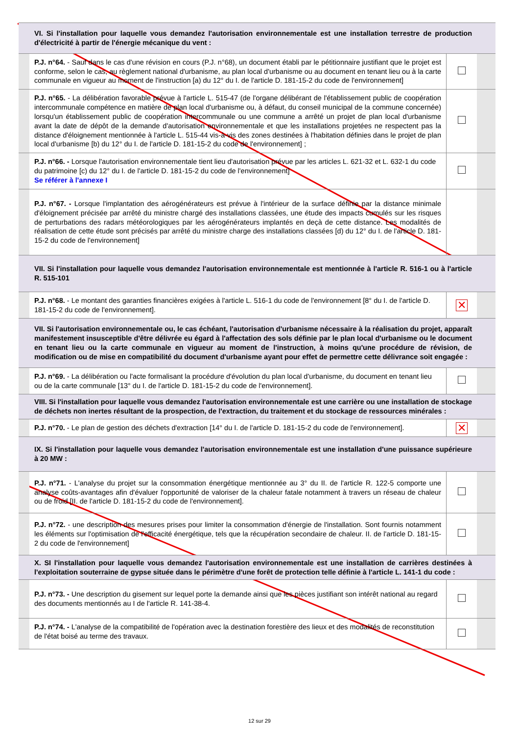| | VI. Si l'installation pour laquelle vous demandez l'autorisation environnementale est une installation terrestre de production d'électricité à partir de l'énergie mécanique du vent : | | |
| | P.J. n°64. - Sauf dans le cas d'une révision en cours (P.J. n°68), un document établi par le pétitionnaire justifiant que le projet est conforme, selon le cas, au règlement national d'urbanisme, au plan local d'urbanisme ou au document en tenant lieu ou à la carte communale en vigueur au moment de l'instruction [a) du 12° du I. de l'article D. 181-15-2 du code de l'environnement] | | |
| | P.J. n°65. - La délibération favorable prévue à l'article L. 515-47 (de l'organe délibérant de l'établissement public de coopération intercommunale compétence en matière de plan local d'urbanisme ou, à défaut, du conseil municipal de la commune concernée) lorsqu'un établissement public de coopération intercommunale ou une commune a arrêté un projet de plan local d'urbanisme avant la date de dépôt de la demande d'autorisation environnementale et que les installations projetées ne respectent pas la distance d'éloignement mentionnée à l'article L. 515-44 vis-à-vis des zones destinées à l'habitation définies dans le projet de plan local d'urbanisme [b) du 12° du I. de l'article D. 181-15-2 du code de l'environnement] ; | | |
| | P.J. n°66. - Lorsque l'autorisation environnementale tient lieu d'autorisation prévue par les articles L. 621-32 et L. 632-1 du code du patrimoine [c) du 12° du I. de l'article D. 181-15-2 du code de l'environnement] Se référer à l'annexe I | | |
| | P.J. n°67. - Lorsque l'implantation des aérogénérateurs est prévue à l'intérieur de la surface définie par la distance minimale d'éloignement précisée par arrêté du ministre chargé des installations classées, une étude des impacts cumulés sur les risques de perturbations des radars météorologiques par les aérogénérateurs implantés en deçà de cette distance. Les modalités de réalisation de cette étude sont précisés par arrêté du ministre charge des installations classées [d) du 12° du I. de l'article D. 181-15-2 du code de l'environnement] | | |
| | VII. Si l'installation pour laquelle vous demandez l'autorisation environnementale est mentionnée à l'article R. 516-1 ou à l'article R. 515-101 | | |
| | P.J. n°68. - Le montant des garanties financières exigées à l'article L. 516-1 du code de l'environnement [8° du I. de l'article D. 181-15-2 du code de l'environnement]. | ✕ | |
| | VII. Si l'autorisation environnementale ou, le cas échéant, l'autorisation d'urbanisme nécessaire à la réalisation du projet, apparaît manifestement insusceptible d'être délivrée eu égard à l'affectation des sols définie par le plan local d'urbanisme ou le document en tenant lieu ou la carte communale en vigueur au moment de l'instruction, à moins qu'une procédure de révision, de modification ou de mise en compatibilité du document d'urbanisme ayant pour effet de permettre cette délivrance soit engagée : | | |
| | P.J. n°69. - La délibération ou l'acte formalisant la procédure d'évolution du plan local d'urbanisme, du document en tenant lieu ou de la carte communale [13° du I. de l'article D. 181-15-2 du code de l'environnement]. | | |
| | VIII. Si l'installation pour laquelle vous demandez l'autorisation environnementale est une carrière ou une installation de stockage de déchets non inertes résultant de la prospection, de l'extraction, du traitement et du stockage de ressources minérales : | | |
| | P.J. n°70. - Le plan de gestion des déchets d'extraction [14° du I. de l'article D. 181-15-2 du code de l'environnement]. | ✕ | |
| | IX. Si l'installation pour laquelle vous demandez l'autorisation environnementale est une installation d'une puissance supérieure à 20 MW : | | |
| | P.J. n°71. - L'analyse du projet sur la consommation énergétique mentionnée au 3° du II. de l'article R. 122-5 comporte une analyse coûts-avantages afin d'évaluer l'opportunité de valoriser de la chaleur fatale notamment à travers un réseau de chaleur ou de froid [II. de l'article D. 181-15-2 du code de l'environnement]. | | |
| | P.J. n°72. - une description des mesures prises pour limiter la consommation d'énergie de l'installation. Sont fournis notamment les éléments sur l'optimisation de l'efficacité énergétique, tels que la récupération secondaire de chaleur. II. de l'article D. 181-15-2 du code de l'environnement] | | |
| | X. SI l'installation pour laquelle vous demandez l'autorisation environnementale est une installation de carrières destinées à l'exploitation souterraine de gypse située dans le périmètre d'une forêt de protection telle définie à l'article L. 141-1 du code : | | |
| | P.J. n°73. - Une description du gisement sur lequel porte la demande ainsi que les pièces justifiant son intérêt national au regard des documents mentionnés au I de l'article R. 141-38-4. | | |
| | P.J. n°74. - L'analyse de la compatibilité de l'opération avec la destination forestière des lieux et des modalités de reconstitution de l'état boisé au terme des travaux. | | |
12 sur 29